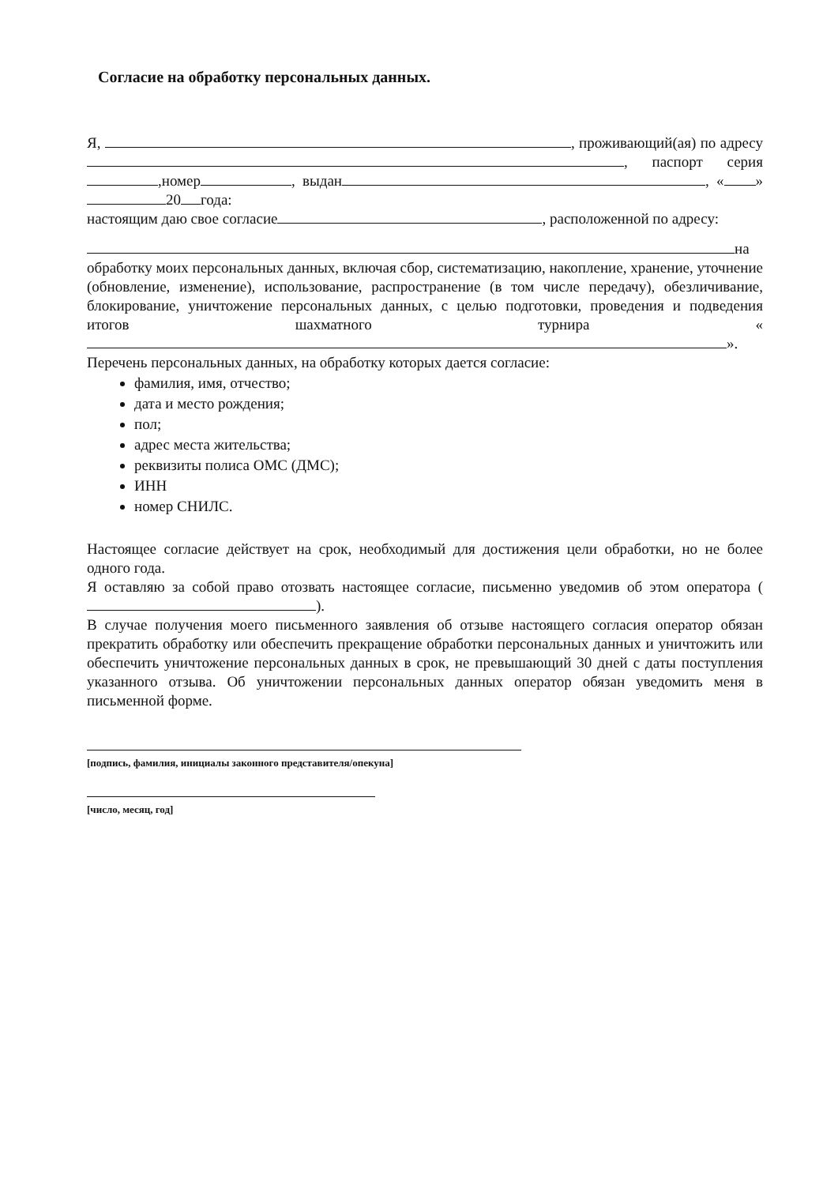Согласие на обработку персональных данных.
Я, , проживающий(ая) по адресу , паспорт серия ,номер , выдан , « » 20 года:
настоящим даю свое согласие , расположенной по адресу:
на обработку моих персональных данных, включая сбор, систематизацию, накопление, хранение, уточнение (обновление, изменение), использование, распространение (в том числе передачу), обезличивание, блокирование, уничтожение персональных данных, с целью подготовки, проведения и подведения итогов шахматного турнира « ».
Перечень персональных данных, на обработку которых дается согласие:
фамилия, имя, отчество;
дата и место рождения;
пол;
адрес места жительства;
реквизиты полиса ОМС (ДМС);
ИНН
номер СНИЛС.
Настоящее согласие действует на срок, необходимый для достижения цели обработки, но не более одного года.
Я оставляю за собой право отозвать настоящее согласие, письменно уведомив об этом оператора ( ).
В случае получения моего письменного заявления об отзыве настоящего согласия оператор обязан прекратить обработку или обеспечить прекращение обработки персональных данных и уничтожить или обеспечить уничтожение персональных данных в срок, не превышающий 30 дней с даты поступления указанного отзыва. Об уничтожении персональных данных оператор обязан уведомить меня в письменной форме.
[подпись, фамилия, инициалы законного представителя/опекуна]
[число, месяц, год]